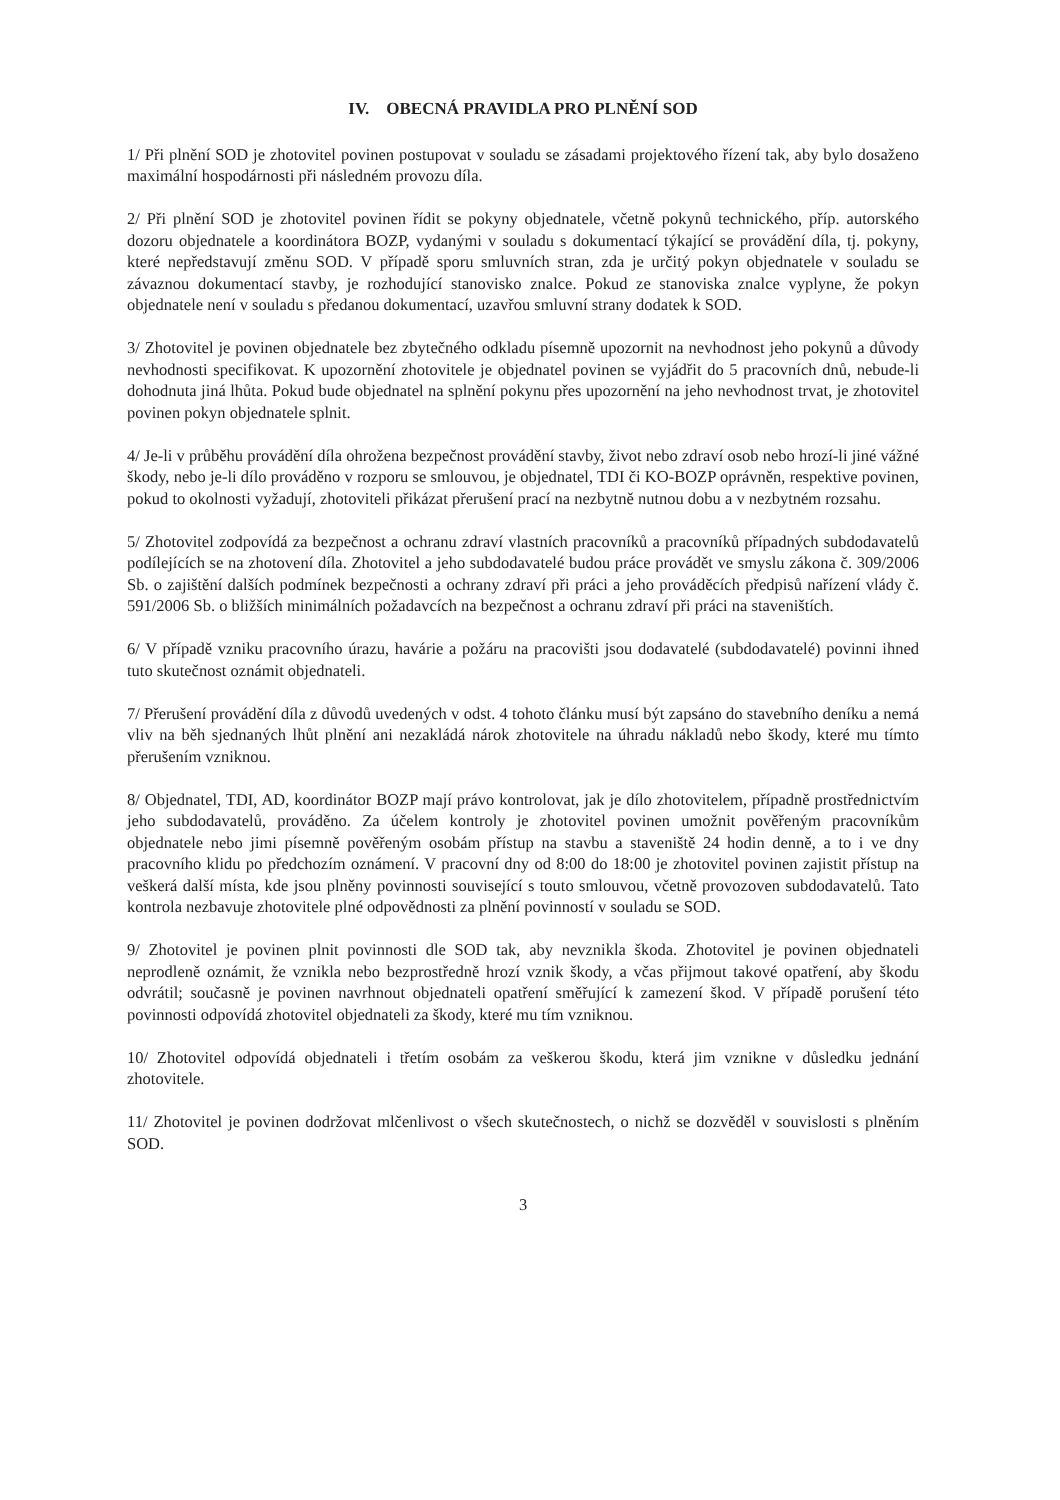IV. OBECNÁ PRAVIDLA PRO PLNĚNÍ SOD
1/ Při plnění SOD je zhotovitel povinen postupovat v souladu se zásadami projektového řízení tak, aby bylo dosaženo maximální hospodárnosti při následném provozu díla.
2/ Při plnění SOD je zhotovitel povinen řídit se pokyny objednatele, včetně pokynů technického, příp. autorského dozoru objednatele a koordinátora BOZP, vydanými v souladu s dokumentací týkající se provádění díla, tj. pokyny, které nepředstavují změnu SOD. V případě sporu smluvních stran, zda je určitý pokyn objednatele v souladu se závaznou dokumentací stavby, je rozhodující stanovisko znalce. Pokud ze stanoviska znalce vyplyne, že pokyn objednatele není v souladu s předanou dokumentací, uzavřou smluvní strany dodatek k SOD.
3/ Zhotovitel je povinen objednatele bez zbytečného odkladu písemně upozornit na nevhodnost jeho pokynů a důvody nevhodnosti specifikovat. K upozornění zhotovitele je objednatel povinen se vyjádřit do 5 pracovních dnů, nebude-li dohodnuta jiná lhůta. Pokud bude objednatel na splnění pokynu přes upozornění na jeho nevhodnost trvat, je zhotovitel povinen pokyn objednatele splnit.
4/ Je-li v průběhu provádění díla ohrožena bezpečnost provádění stavby, život nebo zdraví osob nebo hrozí-li jiné vážné škody, nebo je-li dílo prováděno v rozporu se smlouvou, je objednatel, TDI či KO-BOZP oprávněn, respektive povinen, pokud to okolnosti vyžadují, zhotoviteli přikázat přerušení prací na nezbytně nutnou dobu a v nezbytném rozsahu.
5/ Zhotovitel zodpovídá za bezpečnost a ochranu zdraví vlastních pracovníků a pracovníků případných subdodavatelů podílejících se na zhotovení díla. Zhotovitel a jeho subdodavatelé budou práce provádět ve smyslu zákona č. 309/2006 Sb. o zajištění dalších podmínek bezpečnosti a ochrany zdraví při práci a jeho prováděcích předpisů nařízení vlády č. 591/2006 Sb. o bližších minimálních požadavcích na bezpečnost a ochranu zdraví při práci na staveništích.
6/ V případě vzniku pracovního úrazu, havárie a požáru na pracovišti jsou dodavatelé (subdodavatelé) povinni ihned tuto skutečnost oznámit objednateli.
7/ Přerušení provádění díla z důvodů uvedených v odst. 4 tohoto článku musí být zapsáno do stavebního deníku a nemá vliv na běh sjednaných lhůt plnění ani nezakládá nárok zhotovitele na úhradu nákladů nebo škody, které mu tímto přerušením vzniknou.
8/ Objednatel, TDI, AD, koordinátor BOZP mají právo kontrolovat, jak je dílo zhotovitelem, případně prostřednictvím jeho subdodavatelů, prováděno. Za účelem kontroly je zhotovitel povinen umožnit pověřeným pracovníkům objednatele nebo jimi písemně pověřeným osobám přístup na stavbu a staveniště 24 hodin denně, a to i ve dny pracovního klidu po předchozím oznámení. V pracovní dny od 8:00 do 18:00 je zhotovitel povinen zajistit přístup na veškerá další místa, kde jsou plněny povinnosti související s touto smlouvou, včetně provozoven subdodavatelů. Tato kontrola nezbavuje zhotovitele plné odpovědnosti za plnění povinností v souladu se SOD.
9/ Zhotovitel je povinen plnit povinnosti dle SOD tak, aby nevznikla škoda. Zhotovitel je povinen objednateli neprodleně oznámit, že vznikla nebo bezprostředně hrozí vznik škody, a včas přijmout takové opatření, aby škodu odvrátil; současně je povinen navrhnout objednateli opatření směřující k zamezení škod. V případě porušení této povinnosti odpovídá zhotovitel objednateli za škody, které mu tím vzniknou.
10/ Zhotovitel odpovídá objednateli i třetím osobám za veškerou škodu, která jim vznikne v důsledku jednání zhotovitele.
11/ Zhotovitel je povinen dodržovat mlčenlivost o všech skutečnostech, o nichž se dozvěděl v souvislosti s plněním SOD.
3